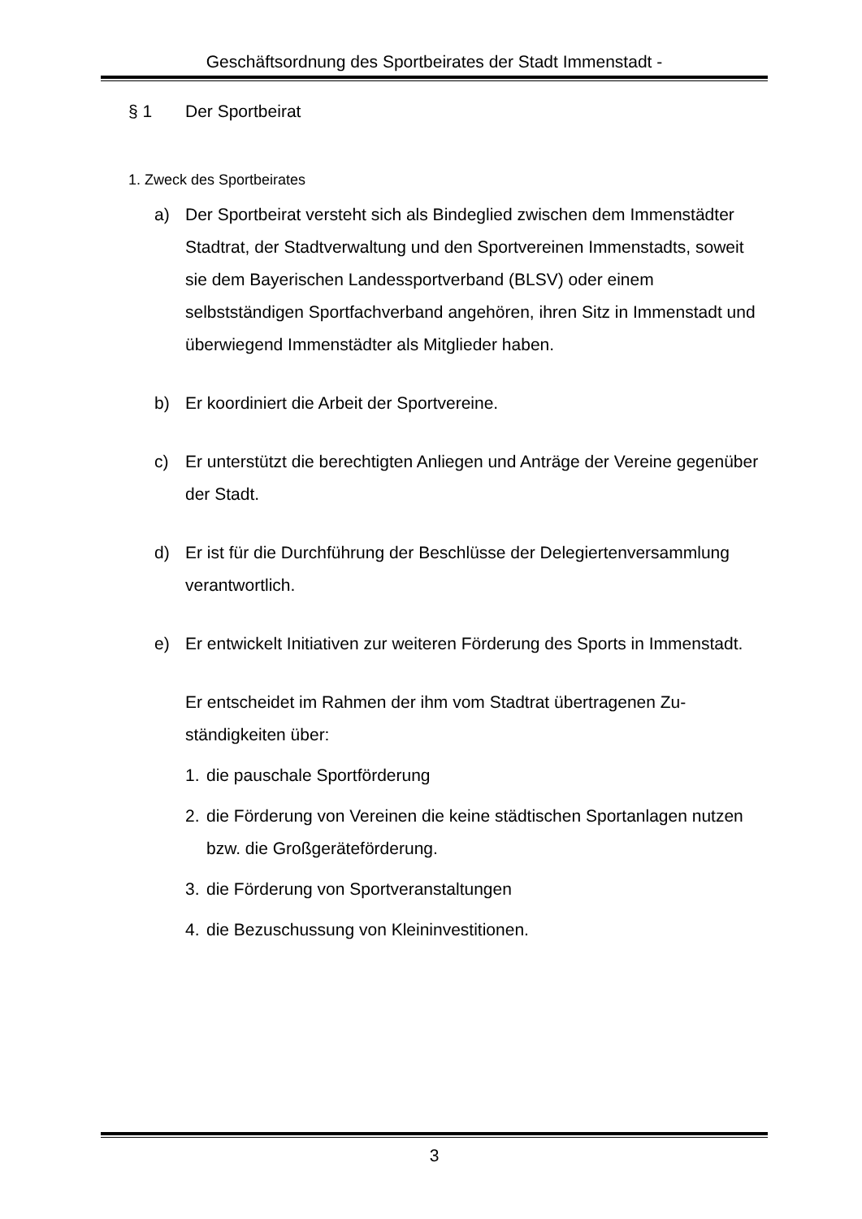Geschäftsordnung des Sportbeirates der Stadt Immenstadt -
§ 1 Der Sportbeirat
1. Zweck des Sportbeirates
a) Der Sportbeirat versteht sich als Bindeglied zwischen dem Immen­städter Stadtrat, der Stadtverwaltung und den Sportvereinen Immen­stadts, soweit sie dem Bayerischen Landessportverband (BLSV) oder einem selbstständigen Sportfachverband angehören, ihren Sitz in Immenstadt und überwiegend Immenstädter als Mitglieder haben.
b) Er koordiniert die Arbeit der Sportvereine.
c) Er unterstützt die berechtigten Anliegen und Anträge der Vereine gegenüber der Stadt.
d) Er ist für die Durchführung der Beschlüsse der Delegiertenversamm­lung verantwortlich.
e) Er entwickelt Initiativen zur weiteren Förderung des Sports in Im­menstadt.
Er entscheidet im Rahmen der ihm vom Stadtrat übertragenen Zu­ständigkeiten über:
1. die pauschale Sportförderung
2. die Förderung von Vereinen die keine städtischen Sportanlagen nutzen bzw. die Großgeräteförderung.
3. die Förderung von Sportveranstaltungen
4. die Bezuschussung von Kleininvestitionen.
3